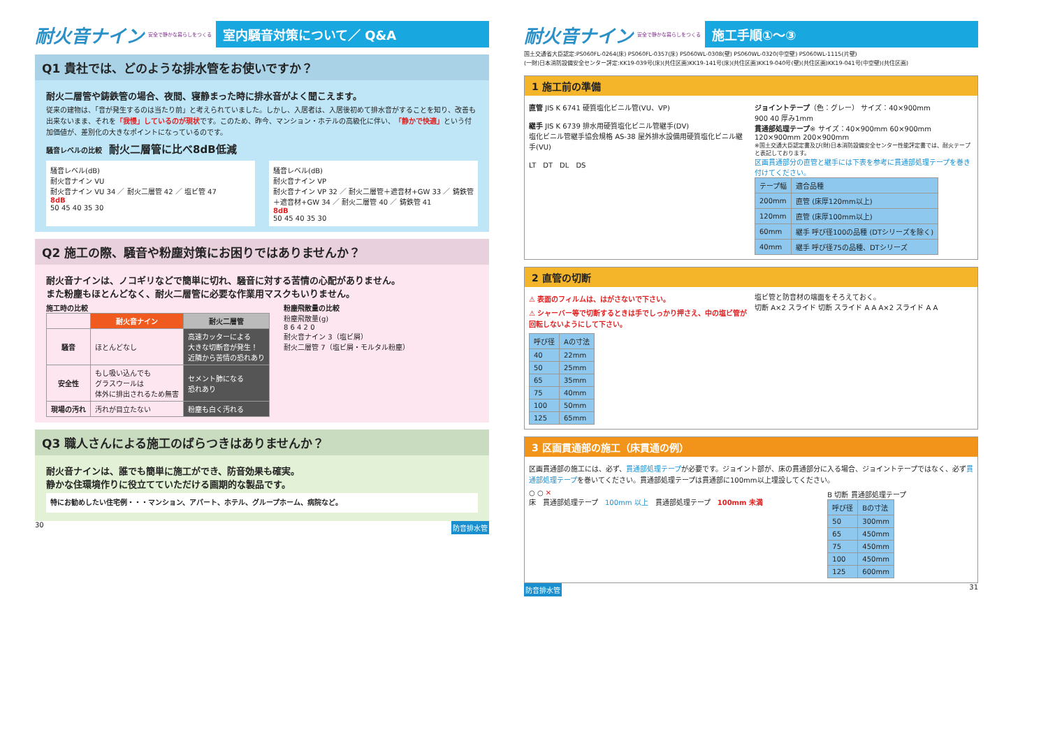耐火音ナイン 安全で静かな暮らしをつくる
室内騒音対策について／ Q&A
Q1 貴社では、どのような排水管をお使いですか？
耐火二層管や鋳鉄管の場合、夜間、寝静まった時に排水音がよく聞こえます。
従来の建物は、「音が発生するのは当たり前」と考えられていました。しかし、入居者は、入居後初めて排水音がすることを知り、改善も出来ないまま、それを「我慢」しているのが現状です。このため、昨今、マンション・ホテルの高級化に伴い、「静かで快適」という付加価値が、差別化の大きなポイントになっているのです。
騒音レベルの比較　耐火二層管に比べ8dB低減
騒音レベル(dB)
耐火音ナイン VU
耐火音ナイン VU 34 ／ 耐火二層管 42 ／ 塩ビ管 47
8dB
50 45 40 35 30
騒音レベル(dB)
耐火音ナイン VP
耐火音ナイン VP 32 ／ 耐火二層管＋遮音材+GW 33 ／ 鋳鉄管＋遮音材+GW 34 ／ 耐火二層管 40 ／ 鋳鉄管 41
8dB
50 45 40 35 30
Q2 施工の際、騒音や粉塵対策にお困りではありませんか？
耐火音ナインは、ノコギリなどで簡単に切れ、騒音に対する苦情の心配がありません。
また粉塵もほとんどなく、耐火二層管に必要な作業用マスクもいりません。
施工時の比較
| | 耐火音ナイン | 耐火二層管 |
| --- | --- | --- |
| 騒音 | ほとんどなし | 高速カッターによる 大きな切断音が発生！ 近隣から苦情の恐れあり |
| 安全性 | もし吸い込んでも グラスウールは 体外に排出されるため無害 | セメント肺になる 恐れあり |
| 現場の汚れ | 汚れが目立たない | 粉塵も白く汚れる |
粉塵飛散量の比較
粉塵飛散量(g)
8 6 4 2 0
耐火音ナイン 3（塩ビ屑）
耐火二層管 7（塩ビ屑・モルタル粉塵）
Q3 職人さんによる施工のばらつきはありませんか？
耐火音ナインは、誰でも簡単に施工ができ、防音効果も確実。
静かな住環境作りに役立てていただける画期的な製品です。
特にお勧めしたい住宅例・・・マンション、アパート、ホテル、グループホーム、病院など。
30 防音排水管
耐火音ナイン 安全で静かな暮らしをつくる
施工手順①〜③
国土交通省大臣認定:PS060FL-0264(床) PS060FL-0357(床) PS060WL-0308(壁) PS060WL-0320(中空壁) PS060WL-1115(片壁)
(一財)日本消防設備安全センター評定:KK19-039号(床)(共住区画)KK19-141号(床)(共住区画)KK19-040号(壁)(共住区画)KK19-041号(中空壁)(共住区画)
1 施工前の準備
直管 JIS K 6741 硬質塩化ビニル管(VU、VP)
継手 JIS K 6739 排水用硬質塩化ビニル管継手(DV)
塩化ビニル管継手協会規格 AS-38 屋外排水設備用硬質塩化ビニル継手(VU)
LT　DT　DL　DS
ジョイントテープ（色：グレー） サイズ：40×900mm
900 40 厚み1mm
貫通部処理テープ※ サイズ：40×900mm 60×900mm 120×900mm 200×900mm
※国土交通大臣認定書及び(財)日本消防設備安全センター性能評定書では、耐火テープと表記しております。
区画貫通部分の直管と継手には下表を参考に貫通部処理テープを巻き付けてください。
| テープ幅 | 適合品種 |
| 200mm | 直管 (床厚120mm以上) |
| 120mm | 直管 (床厚100mm以上) |
| 60mm | 継手 呼び径100の品種 (DTシリーズを除く) |
| 40mm | 継手 呼び径75の品種、DTシリーズ |
2 直管の切断
⚠ 表面のフィルムは、はがさないで下さい。
⚠ シャーバー等で切断するときは手でしっかり押さえ、中の塩ビ管が回転しないようにして下さい。
| 呼び径 | Aの寸法 |
| 40 | 22mm |
| 50 | 25mm |
| 65 | 35mm |
| 75 | 40mm |
| 100 | 50mm |
| 125 | 65mm |
塩ビ管と防音材の端面をそろえておく。
切断 A×2 スライド 切断 スライド A A A×2 スライド A A
3 区画貫通部の施工（床貫通の例）
区画貫通部の施工には、必ず、貫通部処理テープが必要です。ジョイント部が、床の貫通部分に入る場合、ジョイントテープではなく、必ず貫通部処理テープを巻いてください。貫通部処理テープは貫通部に100mm以上埋設してください。
○ ○ ✕
床　貫通部処理テープ　100mm 以上　貫通部処理テープ　100mm 未満
B 切断 貫通部処理テープ
| 呼び径 | Bの寸法 |
| 50 | 300mm |
| 65 | 450mm |
| 75 | 450mm |
| 100 | 450mm |
| 125 | 600mm |
防音排水管 31